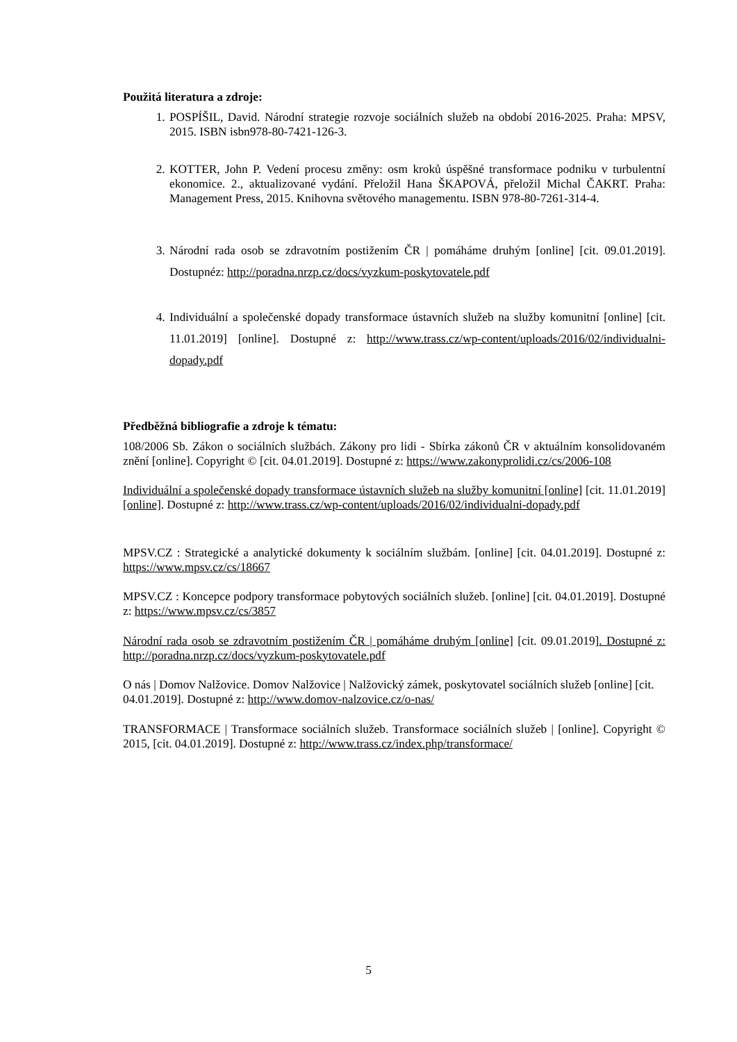Použitá literatura a zdroje:
1. POSPÍŠIL, David. Národní strategie rozvoje sociálních služeb na období 2016-2025. Praha: MPSV, 2015. ISBN isbn978-80-7421-126-3.
2. KOTTER, John P. Vedení procesu změny: osm kroků úspěšné transformace podniku v turbulentní ekonomice. 2., aktualizované vydání. Přeložil Hana ŠKAPOVÁ, přeložil Michal ČAKRT. Praha: Management Press, 2015. Knihovna světového managementu. ISBN 978-80-7261-314-4.
3. Národní rada osob se zdravotním postižením ČR | pomáháme druhým [online] [cit. 09.01.2019]. Dostupnéz: http://poradna.nrzp.cz/docs/vyzkum-poskytovatele.pdf
4. Individuální a společenské dopady transformace ústavních služeb na služby komunitní [online] [cit. 11.01.2019] [online]. Dostupné z: http://www.trass.cz/wp-content/uploads/2016/02/individualni-dopady.pdf
Předběžná bibliografie a zdroje k tématu:
108/2006 Sb. Zákon o sociálních službách. Zákony pro lidi - Sbírka zákonů ČR v aktuálním konsolidovaném znění [online]. Copyright © [cit. 04.01.2019]. Dostupné z: https://www.zakonyprolidi.cz/cs/2006-108
Individuální a společenské dopady transformace ústavních služeb na služby komunitní [online] [cit. 11.01.2019] [online]. Dostupné z: http://www.trass.cz/wp-content/uploads/2016/02/individualni-dopady.pdf
MPSV.CZ : Strategické a analytické dokumenty k sociálním službám. [online] [cit. 04.01.2019]. Dostupné z: https://www.mpsv.cz/cs/18667
MPSV.CZ : Koncepce podpory transformace pobytových sociálních služeb. [online] [cit. 04.01.2019]. Dostupné z: https://www.mpsv.cz/cs/3857
Národní rada osob se zdravotním postižením ČR | pomáháme druhým [online] [cit. 09.01.2019]. Dostupné z: http://poradna.nrzp.cz/docs/vyzkum-poskytovatele.pdf
O nás | Domov Nalžovice. Domov Nalžovice | Nalžovický zámek, poskytovatel sociálních služeb [online] [cit. 04.01.2019]. Dostupné z: http://www.domov-nalzovice.cz/o-nas/
TRANSFORMACE | Transformace sociálních služeb. Transformace sociálních služeb | [online]. Copyright © 2015, [cit. 04.01.2019]. Dostupné z: http://www.trass.cz/index.php/transformace/
5